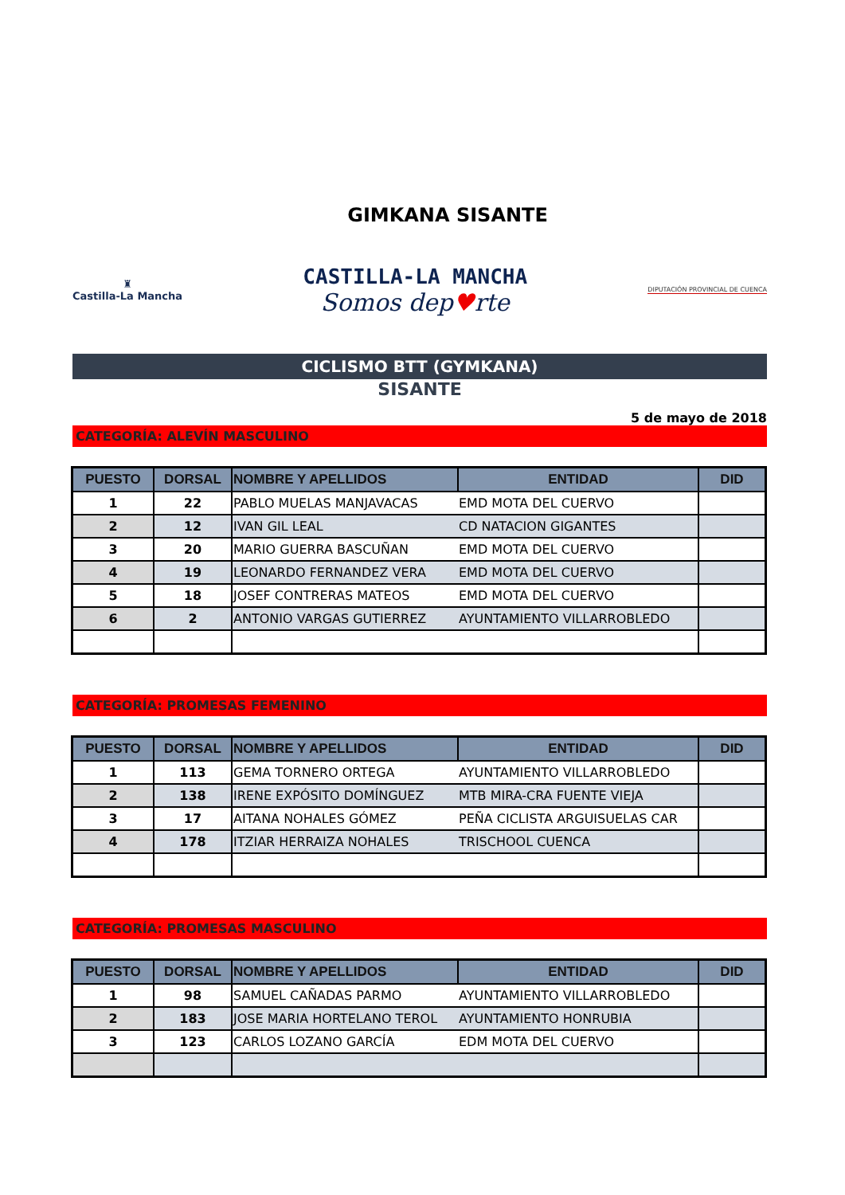GIMKANA SISANTE
♜
Castilla-La Mancha
CASTILLA-LA MANCHA
Somos dep♥rte
DIPUTACIÓN PROVINCIAL DE CUENCA
CICLISMO BTT (GYMKANA)
SISANTE
5 de mayo de 2018
CATEGORÍA: ALEVÍN MASCULINO
| PUESTO | DORSAL | NOMBRE Y APELLIDOS | ENTIDAD | DID |
| --- | --- | --- | --- | --- |
| 1 | 22 | PABLO MUELAS MANJAVACAS | EMD MOTA DEL CUERVO | |
| 2 | 12 | IVAN GIL LEAL | CD NATACION GIGANTES | |
| 3 | 20 | MARIO GUERRA BASCUÑAN | EMD MOTA DEL CUERVO | |
| 4 | 19 | LEONARDO FERNANDEZ VERA | EMD MOTA DEL CUERVO | |
| 5 | 18 | JOSEF CONTRERAS MATEOS | EMD MOTA DEL CUERVO | |
| 6 | 2 | ANTONIO VARGAS GUTIERREZ | AYUNTAMIENTO VILLARROBLEDO | |
CATEGORÍA: PROMESAS FEMENINO
| PUESTO | DORSAL | NOMBRE Y APELLIDOS | ENTIDAD | DID |
| --- | --- | --- | --- | --- |
| 1 | 113 | GEMA TORNERO ORTEGA | AYUNTAMIENTO VILLARROBLEDO | |
| 2 | 138 | IRENE EXPÓSITO DOMÍNGUEZ | MTB MIRA-CRA FUENTE VIEJA | |
| 3 | 17 | AITANA NOHALES GÓMEZ | PEÑA CICLISTA ARGUISUELAS CAR | |
| 4 | 178 | ITZIAR HERRAIZA NOHALES | TRISCHOOL CUENCA | |
CATEGORÍA: PROMESAS MASCULINO
| PUESTO | DORSAL | NOMBRE Y APELLIDOS | ENTIDAD | DID |
| --- | --- | --- | --- | --- |
| 1 | 98 | SAMUEL CAÑADAS PARMO | AYUNTAMIENTO VILLARROBLEDO | |
| 2 | 183 | JOSE MARIA HORTELANO TEROL | AYUNTAMIENTO HONRUBIA | |
| 3 | 123 | CARLOS LOZANO GARCÍA | EDM MOTA DEL CUERVO | |